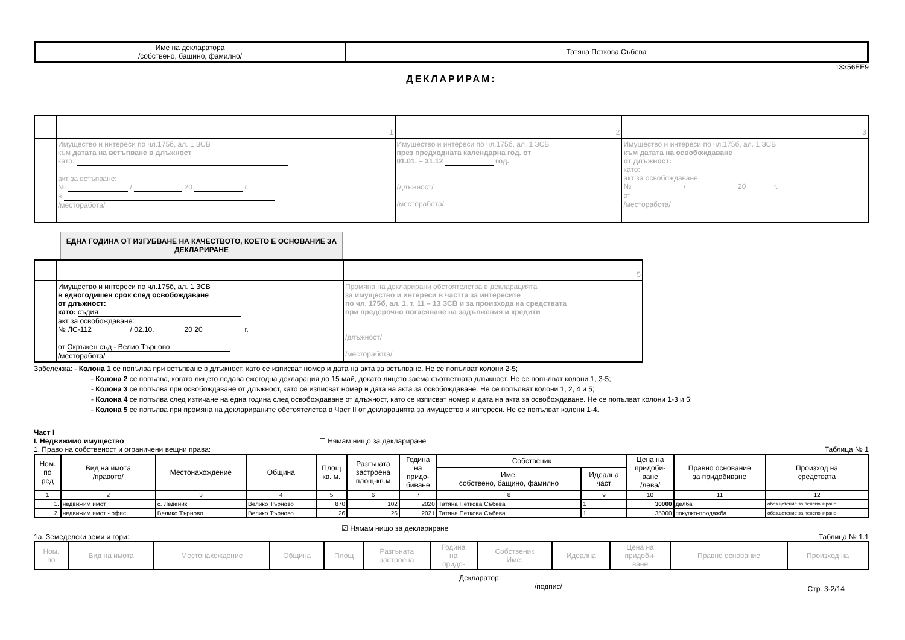| Име на декларатора /собствено, бащино, фамилно/ | Татяна Петкова Събева |
13356EE9
ДЕКЛАРИРАМ:
| | 1 | 2 | 3 |
| | Имущество и интереси по чл.175б, ал. 1 ЗСВ към датата на встъпване в длъжност като: акт за встъпване: № / 20 г. в /месторабота/ | Имущество и интереси по чл.175б, ал. 1 ЗСВ през предходната календарна год. от 01.01. – 31.12 год. /длъжност/ /месторабота/ | Имущество и интереси по чл.175б, ал. 1 ЗСВ към датата на освобождаване от длъжност: като: акт за освобождаване: № / 20 г. от /месторабота/ |
ЕДНА ГОДИНА ОТ ИЗГУБВАНЕ НА КАЧЕСТВОТО, КОЕТО Е ОСНОВАНИЕ ЗА ДЕКЛАРИРАНЕ
| | | 5 |
| | Имущество и интереси по чл.175б, ал. 1 ЗСВ в едногодишен срок след освобождаване от длъжност: като: съдия акт за освобождаване: № ЛС-112 / 02.10. 20 20 г. от Окръжен съд - Велио Търново /месторабота/ | Промяна на декларирани обстоятелства в декларацията за имущество и интереси в частта за интересите по чл. 175б, ал. 1, т. 11 – 13 ЗСВ и за произхода на средствата при предсрочно погасяване на задължения и кредити /длъжност/ /месторабота/ |
Забележка: - Колона 1 се попълва при встъпване в длъжност, като се изписват номер и дата на акта за встъпване. Не се попълват колони 2-5;
- Колона 2 се попълва, когато лицето подава ежегодна декларация до 15 май, докато лицето заема съответната длъжност. Не се попълват колони 1, 3-5;
- Колона 3 се попълва при освобождаване от длъжност, като се изписват номер и дата на акта за освобождаване. Не се попълват колони 1, 2, 4 и 5;
- Колона 4 се попълва след изтичане на една година след освобождаване от длъжност, като се изписват номер и дата на акта за освобождаване. Не се попълват колони 1-3 и 5;
- Колона 5 се попълва при промяна на декларираните обстоятелства в Част II от декларацията за имущество и интереси. Не се попълват колони 1-4.
Част I
I. Недвижимо имущество ☐ Нямам нищо за деклариране
1. Право на собственост и ограничени вещни права: Таблица № 1
| Ном. по ред | Вид на имота /правото/ | Местонахождение | Община | Площ кв. м. | Разгъната застроена площ-кв.м | Година на придо- биване | Собственик | | Цена на придоби- ване /лева/ | Правно основание за придобиване | Произход на средствата |
| --- | --- | --- | --- | --- | --- | --- | --- | --- | --- | --- | --- |
| | | | | | | | Име: собствено, бащино, фамилно | Идеална част | | | |
| 1 | 2 | 3 | 4 | 5 | 6 | 7 | 8 | 9 | 10 | 11 | 12 |
| 1. | недвижим имот | с. Леденик | Велико Търново | 870 | 102 | 2020 | Татяна Петкова Събева | 1 | 30000 | делба | обезщетение за пенсиониране |
| 2. | недвижим имот - офис | Велико Търново | Велико Търново | 26 | 26 | 2021 | Татяна Петкова Събева | 1 | 35000 | покупко-продажба | обезщетение за пенсиониране |
☑ Нямам нищо за деклариране
1а. Земеделски земи и гори: Таблица № 1.1
| Ном. по | Вид на имота | Местонахождение | Община | Площ | Разгъната застроена | Година на придо- | Собственик Име: | Идеална | Цена на придоби- ване | Правно основание | Произход на |
Декларатор:
/подпис/ Стр. 3-2/14